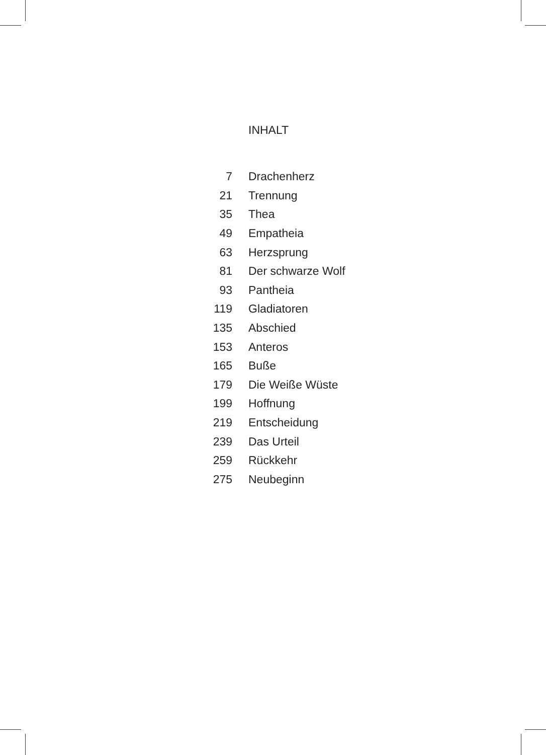INHALT
| 7 | Drachenherz |
| 21 | Trennung |
| 35 | Thea |
| 49 | Empatheia |
| 63 | Herzsprung |
| 81 | Der schwarze Wolf |
| 93 | Pantheia |
| 119 | Gladiatoren |
| 135 | Abschied |
| 153 | Anteros |
| 165 | Buße |
| 179 | Die Weiße Wüste |
| 199 | Hoffnung |
| 219 | Entscheidung |
| 239 | Das Urteil |
| 259 | Rückkehr |
| 275 | Neubeginn |